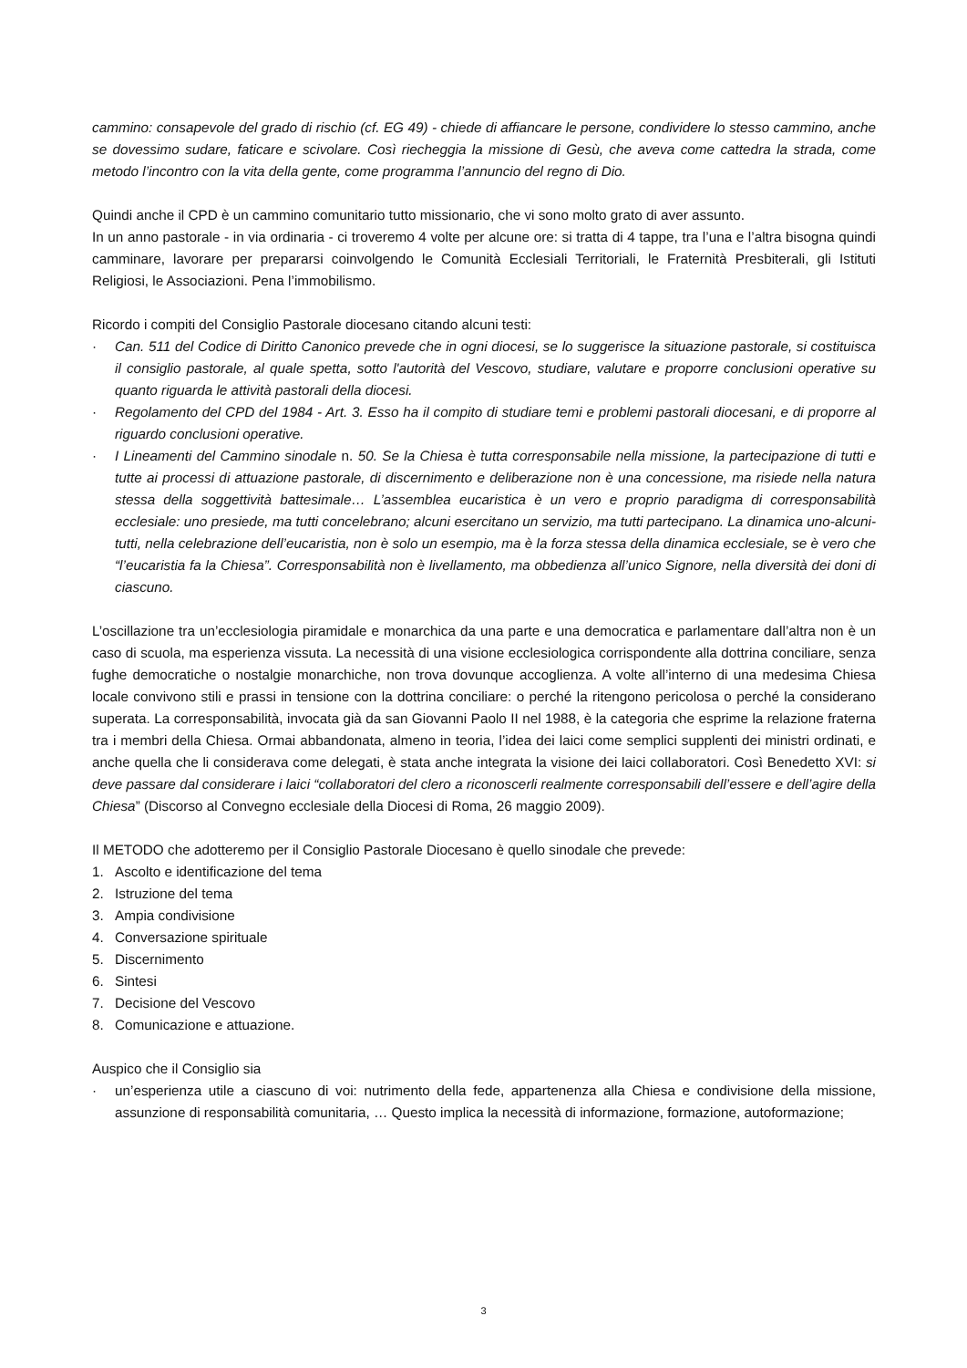cammino: consapevole del grado di rischio (cf. EG 49) - chiede di affiancare le persone, condividere lo stesso cammino, anche se dovessimo sudare, faticare e scivolare. Così riecheggia la missione di Gesù, che aveva come cattedra la strada, come metodo l’incontro con la vita della gente, come programma l’annuncio del regno di Dio.
Quindi anche il CPD è un cammino comunitario tutto missionario, che vi sono molto grato di aver assunto.
In un anno pastorale - in via ordinaria - ci troveremo 4 volte per alcune ore: si tratta di 4 tappe, tra l’una e l’altra bisogna quindi camminare, lavorare per prepararsi coinvolgendo le Comunità Ecclesiali Territoriali, le Fraternità Presbiterali, gli Istituti Religiosi, le Associazioni. Pena l’immobilismo.
Ricordo i compiti del Consiglio Pastorale diocesano citando alcuni testi:
· Can. 511 del Codice di Diritto Canonico prevede che in ogni diocesi, se lo suggerisce la situazione pastorale, si costituisca il consiglio pastorale, al quale spetta, sotto l'autorità del Vescovo, studiare, valutare e proporre conclusioni operative su quanto riguarda le attività pastorali della diocesi.
· Regolamento del CPD del 1984 - Art. 3. Esso ha il compito di studiare temi e problemi pastorali diocesani, e di proporre al riguardo conclusioni operative.
· I Lineamenti del Cammino sinodale n. 50. Se la Chiesa è tutta corresponsabile nella missione, la partecipazione di tutti e tutte ai processi di attuazione pastorale, di discernimento e deliberazione non è una concessione, ma risiede nella natura stessa della soggettività battesimale… L’assemblea eucaristica è un vero e proprio paradigma di corresponsabilità ecclesiale: uno presiede, ma tutti concelebrano; alcuni esercitano un servizio, ma tutti partecipano. La dinamica uno-alcuni-tutti, nella celebrazione dell’eucaristia, non è solo un esempio, ma è la forza stessa della dinamica ecclesiale, se è vero che “l’eucaristia fa la Chiesa”. Corresponsabilità non è livellamento, ma obbedienza all’unico Signore, nella diversità dei doni di ciascuno.
L’oscillazione tra un’ecclesiologia piramidale e monarchica da una parte e una democratica e parlamentare dall’altra non è un caso di scuola, ma esperienza vissuta. La necessità di una visione ecclesiologica corrispondente alla dottrina conciliare, senza fughe democratiche o nostalgie monarchiche, non trova dovunque accoglienza. A volte all’interno di una medesima Chiesa locale convivono stili e prassi in tensione con la dottrina conciliare: o perché la ritengono pericolosa o perché la considerano superata. La corresponsabilità, invocata già da san Giovanni Paolo II nel 1988, è la categoria che esprime la relazione fraterna tra i membri della Chiesa. Ormai abbandonata, almeno in teoria, l’idea dei laici come semplici supplenti dei ministri ordinati, e anche quella che li considerava come delegati, è stata anche integrata la visione dei laici collaboratori. Così Benedetto XVI: si deve passare dal considerare i laici “collaboratori del clero a riconoscerli realmente corresponsabili dell’essere e dell’agire della Chiesa” (Discorso al Convegno ecclesiale della Diocesi di Roma, 26 maggio 2009).
Il METODO che adotteremo per il Consiglio Pastorale Diocesano è quello sinodale che prevede:
1. Ascolto e identificazione del tema
2. Istruzione del tema
3. Ampia condivisione
4. Conversazione spirituale
5. Discernimento
6. Sintesi
7. Decisione del Vescovo
8. Comunicazione e attuazione.
Auspico che il Consiglio sia
· un’esperienza utile a ciascuno di voi: nutrimento della fede, appartenenza alla Chiesa e condivisione della missione, assunzione di responsabilità comunitaria, … Questo implica la necessità di informazione, formazione, autoformazione;
3